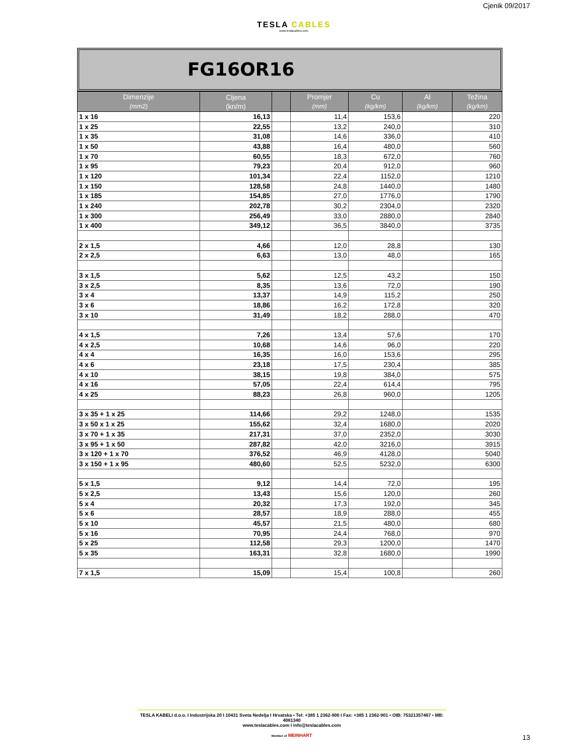Cjenik 09/2017
TESLA CABLES
www.teslacables.com
FG16OR16
| Dimenzije (mm2) | Cijena (kn/m) | | Promjer (mm) | Cu (kg/km) | Al (kg/km) | Težina (kg/km) |
| --- | --- | --- | --- | --- | --- | --- |
| 1 x 16 | 16,13 | | 11,4 | 153,6 | | 220 |
| 1 x 25 | 22,55 | | 13,2 | 240,0 | | 310 |
| 1 x 35 | 31,08 | | 14,6 | 336,0 | | 410 |
| 1 x 50 | 43,88 | | 16,4 | 480,0 | | 560 |
| 1 x 70 | 60,55 | | 18,3 | 672,0 | | 760 |
| 1 x 95 | 79,23 | | 20,4 | 912,0 | | 960 |
| 1 x 120 | 101,34 | | 22,4 | 1152,0 | | 1210 |
| 1 x 150 | 128,58 | | 24,8 | 1440,0 | | 1480 |
| 1 x 185 | 154,85 | | 27,0 | 1776,0 | | 1790 |
| 1 x 240 | 202,78 | | 30,2 | 2304,0 | | 2320 |
| 1 x 300 | 256,49 | | 33,0 | 2880,0 | | 2840 |
| 1 x 400 | 349,12 | | 36,5 | 3840,0 | | 3735 |
| 2 x 1,5 | 4,66 | | 12,0 | 28,8 | | 130 |
| 2 x 2,5 | 6,63 | | 13,0 | 48,0 | | 165 |
| 3 x 1,5 | 5,62 | | 12,5 | 43,2 | | 150 |
| 3 x 2,5 | 8,35 | | 13,6 | 72,0 | | 190 |
| 3 x 4 | 13,37 | | 14,9 | 115,2 | | 250 |
| 3 x 6 | 18,86 | | 16,2 | 172,8 | | 320 |
| 3 x 10 | 31,49 | | 18,2 | 288,0 | | 470 |
| 4 x 1,5 | 7,26 | | 13,4 | 57,6 | | 170 |
| 4 x 2,5 | 10,68 | | 14,6 | 96,0 | | 220 |
| 4 x 4 | 16,35 | | 16,0 | 153,6 | | 295 |
| 4 x 6 | 23,18 | | 17,5 | 230,4 | | 385 |
| 4 x 10 | 38,15 | | 19,8 | 384,0 | | 575 |
| 4 x 16 | 57,05 | | 22,4 | 614,4 | | 795 |
| 4 x 25 | 88,23 | | 26,8 | 960,0 | | 1205 |
| 3 x 35 + 1 x 25 | 114,66 | | 29,2 | 1248,0 | | 1535 |
| 3 x 50 x 1 x 25 | 155,62 | | 32,4 | 1680,0 | | 2020 |
| 3 x 70 + 1 x 35 | 217,31 | | 37,0 | 2352,0 | | 3030 |
| 3 x 95 + 1 x 50 | 287,82 | | 42,0 | 3216,0 | | 3915 |
| 3 x 120 + 1 x 70 | 376,52 | | 46,9 | 4128,0 | | 5040 |
| 3 x 150 + 1 x 95 | 480,60 | | 52,5 | 5232,0 | | 6300 |
| 5 x 1,5 | 9,12 | | 14,4 | 72,0 | | 195 |
| 5 x 2,5 | 13,43 | | 15,6 | 120,0 | | 260 |
| 5 x 4 | 20,32 | | 17,3 | 192,0 | | 345 |
| 5 x 6 | 28,57 | | 18,9 | 288,0 | | 455 |
| 5 x 10 | 45,57 | | 21,5 | 480,0 | | 680 |
| 5 x 16 | 70,95 | | 24,4 | 768,0 | | 970 |
| 5 x 25 | 112,58 | | 29,3 | 1200,0 | | 1470 |
| 5 x 35 | 163,31 | | 32,8 | 1680,0 | | 1990 |
| 7 x 1,5 | 15,09 | | 15,4 | 100,8 | | 260 |
TESLA KABELI d.o.o. I Industrijska 20 I 10431 Sveta Nedelja I Hrvatska • Tel: +385 1 2362-900 I Fax: +385 1 2362-901 • OIB: 75321357467 • MB: 4081340
www.teslacables.com I info@teslacables.com
Member of MEINHART
13